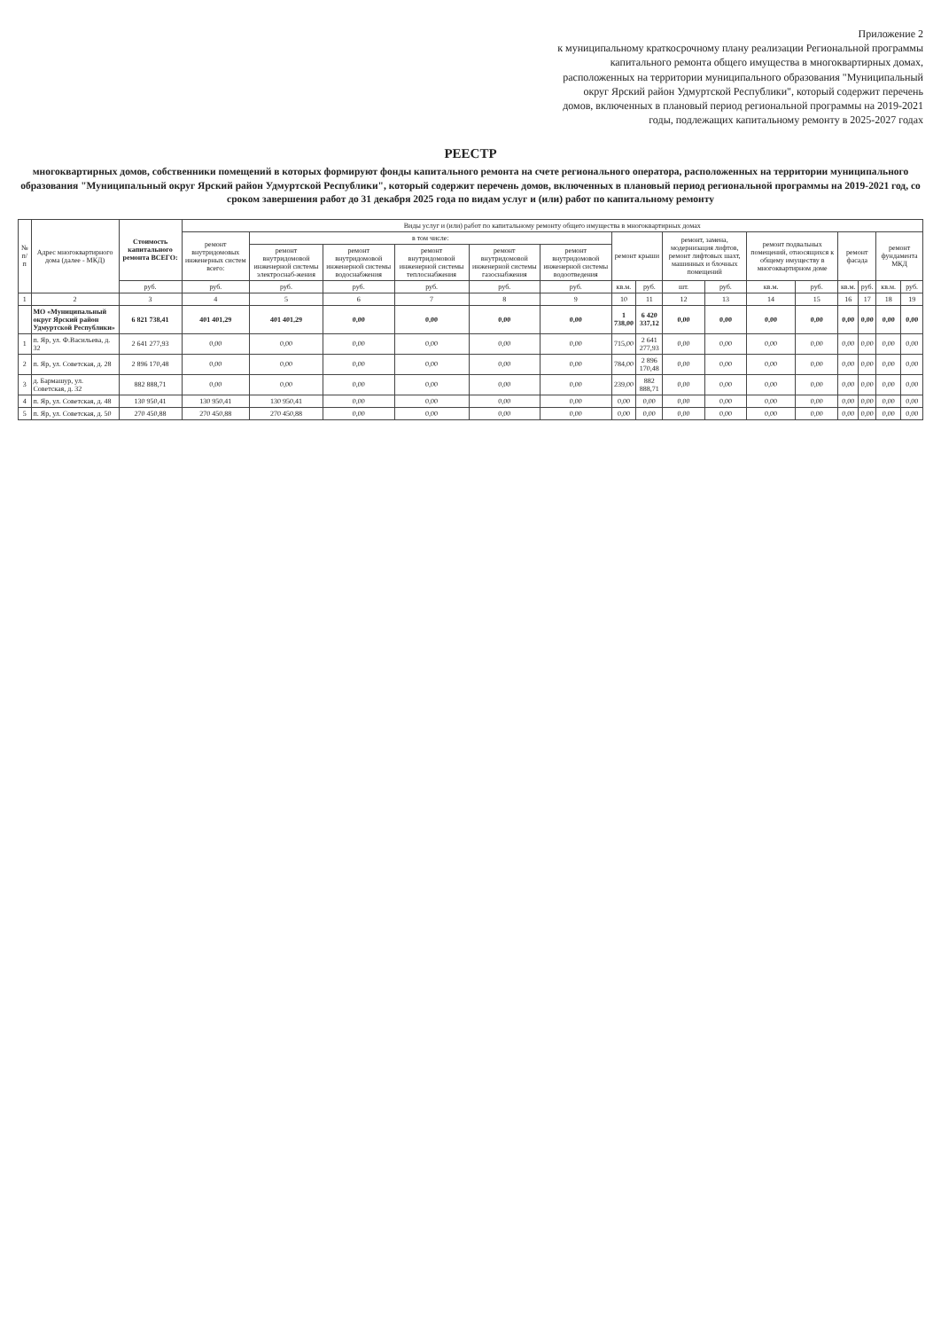Приложение 2
к муниципальному краткосрочному плану реализации Региональной программы капитального ремонта общего имущества в многоквартирных домах, расположенных на территории муниципального образования "Муниципальный округ Ярский район Удмуртской Республики", который содержит перечень домов, включенных в плановый период региональной программы на 2019-2021 годы, подлежащих капитальному ремонту в 2025-2027 годах
РЕЕСТР
многоквартирных домов, собственники помещений в которых формируют фонды капитального ремонта на счете регионального оператора, расположенных на территории муниципального образования "Муниципальный округ Ярский район Удмуртской Республики", который содержит перечень домов, включенных в плановый период региональной программы на 2019-2021 год, со сроком завершения работ до 31 декабря 2025 года по видам услуг и (или) работ по капитальному ремонту
| № п/п | Адрес многоквартирного дома (далее - МКД) | Стоимость капитального ремонта ВСЕГО: | Виды услуг и (или) работ по капитальному ремонту общего имущества в многоквартирных домах | | | | | | | | | | | | | | | |
| --- | --- | --- | --- | --- | --- | --- | --- | --- | --- | --- | --- | --- | --- | --- | --- | --- | --- | --- |
| | | | ремонт внутридомовых инженерных систем всего: | в том числе: | | | | | ремонт крыши | | ремонт, замена, модернизация лифтов, ремонт лифтовых шахт, машинных и блочных помещений | | ремонт подвальных помещений, относящихся к общему имуществу в многоквартирном доме | | ремонт фасада | | ремонт фундамента МКД | |
| | | | | ремонт внутридомовой инженерной системы электроснаб-жения | ремонт внутридомовой инженерной системы водоснабжения | ремонт внутридомовой инженерной системы теплоснабжения | ремонт внутридомовой инженерной системы газоснабжения | ремонт внутридомовой инженерной системы водоотведения | | | | | | | | | | |
| | | руб. | руб. | руб. | руб. | руб. | руб. | руб. | кв.м. | руб. | шт. | руб. | кв.м. | руб. | кв.м. | руб. | кв.м. | руб. |
| 1 | 2 | 3 | 4 | 5 | 6 | 7 | 8 | 9 | 10 | 11 | 12 | 13 | 14 | 15 | 16 | 17 | 18 | 19 |
| | МО «Муниципальный округ Ярский район Удмуртской Республики» | 6 821 738,41 | 401 401,29 | 401 401,29 | 0,00 | 0,00 | 0,00 | 0,00 | 1 738,00 | 6 420 337,12 | 0,00 | 0,00 | 0,00 | 0,00 | 0,00 | 0,00 | 0,00 | 0,00 |
| 1 | п. Яр, ул. Ф.Васильева, д. 32 | 2 641 277,93 | 0,00 | 0,00 | 0,00 | 0,00 | 0,00 | 0,00 | 715,00 | 2 641 277,93 | 0,00 | 0,00 | 0,00 | 0,00 | 0,00 | 0,00 | 0,00 | 0,00 |
| 2 | п. Яр, ул. Советская, д. 28 | 2 896 170,48 | 0,00 | 0,00 | 0,00 | 0,00 | 0,00 | 0,00 | 784,00 | 2 896 170,48 | 0,00 | 0,00 | 0,00 | 0,00 | 0,00 | 0,00 | 0,00 | 0,00 |
| 3 | д. Бармашур, ул. Советская, д. 32 | 882 888,71 | 0,00 | 0,00 | 0,00 | 0,00 | 0,00 | 0,00 | 239,00 | 882 888,71 | 0,00 | 0,00 | 0,00 | 0,00 | 0,00 | 0,00 | 0,00 | 0,00 |
| 4 | п. Яр, ул. Советская, д. 48 | 130 950,41 | 130 950,41 | 130 950,41 | 0,00 | 0,00 | 0,00 | 0,00 | 0,00 | 0,00 | 0,00 | 0,00 | 0,00 | 0,00 | 0,00 | 0,00 | 0,00 | 0,00 |
| 5 | п. Яр, ул. Советская, д. 50 | 270 450,88 | 270 450,88 | 270 450,88 | 0,00 | 0,00 | 0,00 | 0,00 | 0,00 | 0,00 | 0,00 | 0,00 | 0,00 | 0,00 | 0,00 | 0,00 | 0,00 | 0,00 |